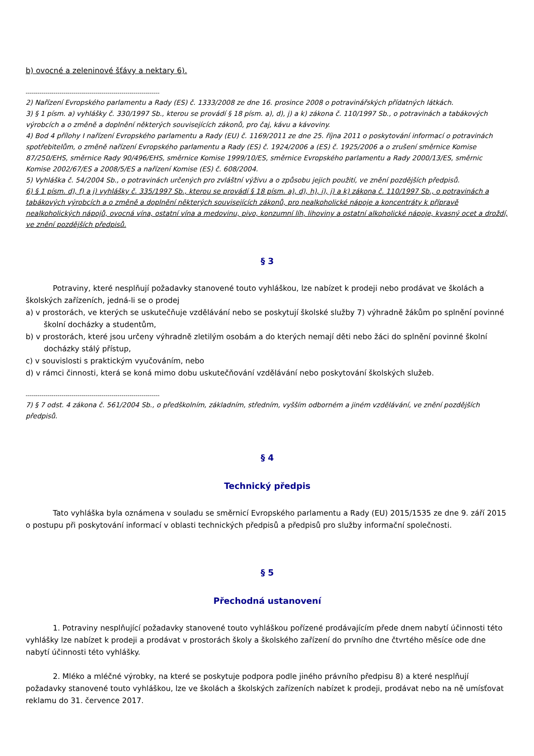b) ovocné a zeleninové šťávy a nektary 6).
-------------------------------------------------------------------
2) Nařízení Evropského parlamentu a Rady (ES) č. 1333/2008 ze dne 16. prosince 2008 o potravinářských přídatných látkách.
3) § 1 písm. a) vyhlášky č. 330/1997 Sb., kterou se provádí § 18 písm. a), d), j) a k) zákona č. 110/1997 Sb., o potravinách a tabákových výrobcích a o změně a doplnění některých souvisejících zákonů, pro čaj, kávu a kávoviny.
4) Bod 4 přílohy I nařízení Evropského parlamentu a Rady (EU) č. 1169/2011 ze dne 25. října 2011 o poskytování informací o potravinách spotřebitelům, o změně nařízení Evropského parlamentu a Rady (ES) č. 1924/2006 a (ES) č. 1925/2006 a o zrušení směrnice Komise 87/250/EHS, směrnice Rady 90/496/EHS, směrnice Komise 1999/10/ES, směrnice Evropského parlamentu a Rady 2000/13/ES, směrnic Komise 2002/67/ES a 2008/5/ES a nařízení Komise (ES) č. 608/2004.
5) Vyhláška č. 54/2004 Sb., o potravinách určených pro zvláštní výživu a o způsobu jejich použití, ve znění pozdějších předpisů.
6) § 1 písm. d), f) a j) vyhlášky č. 335/1997 Sb., kterou se provádí § 18 písm. a), d), h), i), j) a k) zákona č. 110/1997 Sb., o potravinách a tabákových výrobcích a o změně a doplnění některých souvisejících zákonů, pro nealkoholické nápoje a koncentráty k přípravě nealkoholických nápojů, ovocná vína, ostatní vína a medovinu, pivo, konzumní líh, lihoviny a ostatní alkoholické nápoje, kvasný ocet a droždí, ve znění pozdějších předpisů.
§ 3
Potraviny, které nesplňují požadavky stanovené touto vyhláškou, lze nabízet k prodeji nebo prodávat ve školách a školských zařízeních, jedná-li se o prodej
a) v prostorách, ve kterých se uskutečňuje vzdělávání nebo se poskytují školské služby 7) výhradně žákům po splnění povinné školní docházky a studentům,
b) v prostorách, které jsou určeny výhradně zletilým osobám a do kterých nemají děti nebo žáci do splnění povinné školní docházky stálý přístup,
c) v souvislosti s praktickým vyučováním, nebo
d) v rámci činnosti, která se koná mimo dobu uskutečňování vzdělávání nebo poskytování školských služeb.
-------------------------------------------------------------------
7) § 7 odst. 4 zákona č. 561/2004 Sb., o předškolním, základním, středním, vyšším odborném a jiném vzdělávání, ve znění pozdějších předpisů.
§ 4
Technický předpis
Tato vyhláška byla oznámena v souladu se směrnicí Evropského parlamentu a Rady (EU) 2015/1535 ze dne 9. září 2015 o postupu při poskytování informací v oblasti technických předpisů a předpisů pro služby informační společnosti.
§ 5
Přechodná ustanovení
1. Potraviny nesplňující požadavky stanovené touto vyhláškou pořízené prodávajícím přede dnem nabytí účinnosti této vyhlášky lze nabízet k prodeji a prodávat v prostorách školy a školského zařízení do prvního dne čtvrtého měsíce ode dne nabytí účinnosti této vyhlášky.
2. Mléko a mléčné výrobky, na které se poskytuje podpora podle jiného právního předpisu 8) a které nesplňují požadavky stanovené touto vyhláškou, lze ve školách a školských zařízeních nabízet k prodeji, prodávat nebo na ně umísťovat reklamu do 31. července 2017.